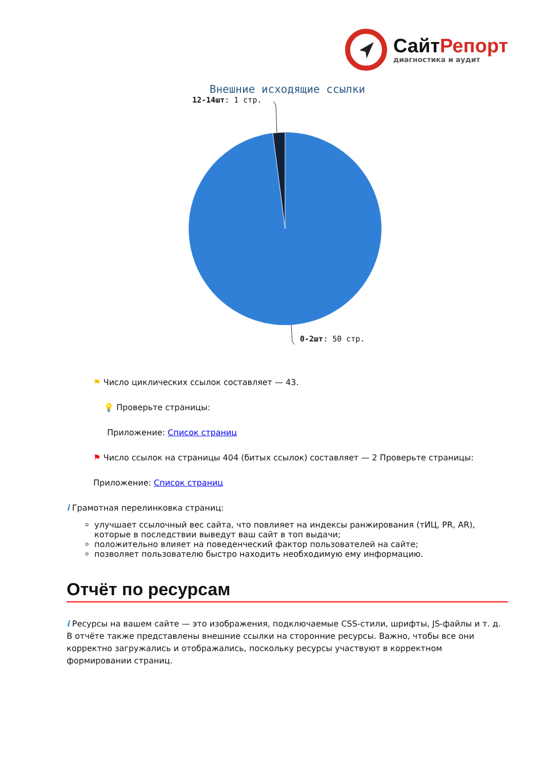СайтРепорт
диагностика и аудит
Внешние исходящие ссылки
12-14шт: 1 стр.
0-2шт: 50 стр.
⚑ Число циклических ссылок составляет — 43.
💡 Проверьте страницы:
Приложение: Список страниц
⚑ Число ссылок на страницы 404 (битых ссылок) составляет — 2 Проверьте страницы:
Приложение: Список страниц
i Грамотная перелинковка страниц:
улучшает ссылочный вес сайта, что повлияет на индексы ранжирования (тИЦ, PR, AR), которые в последствии выведут ваш сайт в топ выдачи;
положительно влияет на поведенческий фактор пользователей на сайте;
позволяет пользователю быстро находить необходимую ему информацию.
Отчёт по ресурсам
i Ресурсы на вашем сайте — это изображения, подключаемые CSS-стили, шрифты, JS-файлы и т. д. В отчёте также представлены внешние ссылки на сторонние ресурсы. Важно, чтобы все они корректно загружались и отображались, поскольку ресурсы участвуют в корректном формировании страниц.